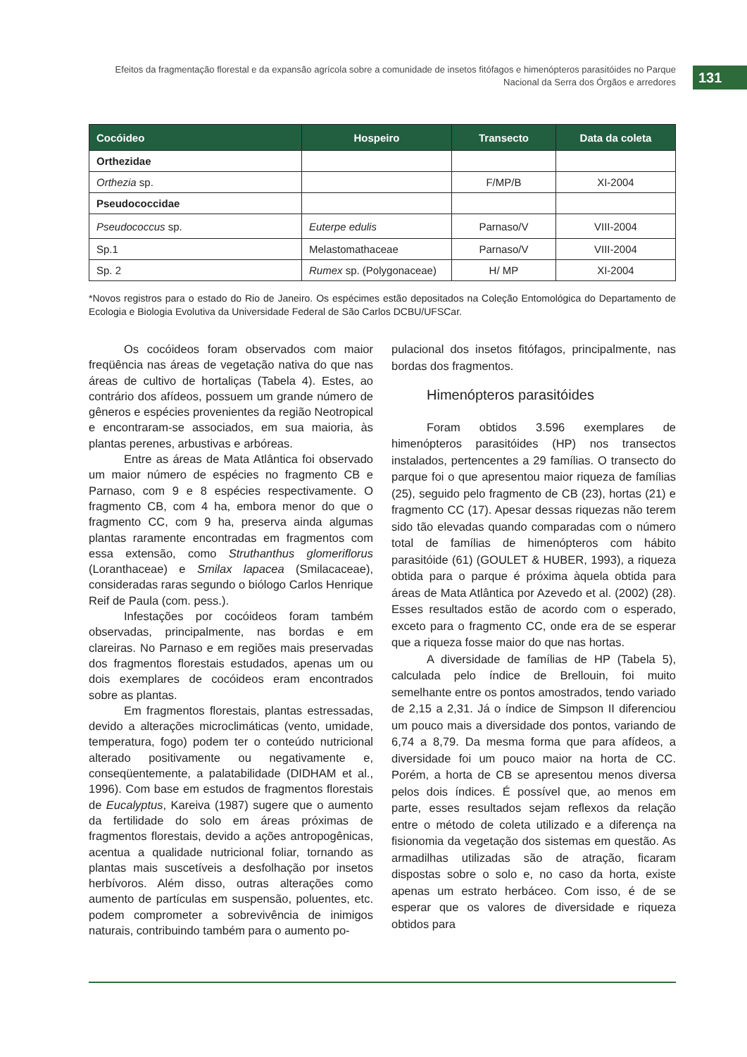Efeitos da fragmentação florestal e da expansão agrícola sobre a comunidade de insetos fitófagos e himenópteros parasitóides no Parque Nacional da Serra dos Órgãos e arredores
131
| Cocóideo | Hospeiro | Transecto | Data da coleta |
| --- | --- | --- | --- |
| Orthezidae | | | |
| Orthezia sp. | | F/MP/B | XI-2004 |
| Pseudococcidae | | | |
| Pseudococcus sp. | Euterpe edulis | Parnaso/V | VIII-2004 |
| Sp.1 | Melastomathaceae | Parnaso/V | VIII-2004 |
| Sp. 2 | Rumex sp. (Polygonaceae) | H/ MP | XI-2004 |
*Novos registros para o estado do Rio de Janeiro. Os espécimes estão depositados na Coleção Entomológica do Departamento de Ecologia e Biologia Evolutiva da Universidade Federal de São Carlos DCBU/UFSCar.
Os cocóideos foram observados com maior freqüência nas áreas de vegetação nativa do que nas áreas de cultivo de hortaliças (Tabela 4). Estes, ao contrário dos afídeos, possuem um grande número de gêneros e espécies provenientes da região Neotropical e encontraram-se associados, em sua maioria, às plantas perenes, arbustivas e arbóreas.
Entre as áreas de Mata Atlântica foi observado um maior número de espécies no fragmento CB e Parnaso, com 9 e 8 espécies respectivamente. O fragmento CB, com 4 ha, embora menor do que o fragmento CC, com 9 ha, preserva ainda algumas plantas raramente encontradas em fragmentos com essa extensão, como Struthanthus glomeriflorus (Loranthaceae) e Smilax lapacea (Smilacaceae), consideradas raras segundo o biólogo Carlos Henrique Reif de Paula (com. pess.).
Infestações por cocóideos foram também observadas, principalmente, nas bordas e em clareiras. No Parnaso e em regiões mais preservadas dos fragmentos florestais estudados, apenas um ou dois exemplares de cocóideos eram encontrados sobre as plantas.
Em fragmentos florestais, plantas estressadas, devido a alterações microclimáticas (vento, umidade, temperatura, fogo) podem ter o conteúdo nutricional alterado positivamente ou negativamente e, conseqüentemente, a palatabilidade (DIDHAM et al., 1996). Com base em estudos de fragmentos florestais de Eucalyptus, Kareiva (1987) sugere que o aumento da fertilidade do solo em áreas próximas de fragmentos florestais, devido a ações antropogênicas, acentua a qualidade nutricional foliar, tornando as plantas mais suscetíveis a desfolhação por insetos herbívoros. Além disso, outras alterações como aumento de partículas em suspensão, poluentes, etc. podem comprometer a sobrevivência de inimigos naturais, contribuindo também para o aumento po-
pulacional dos insetos fitófagos, principalmente, nas bordas dos fragmentos.
Himenópteros parasitóides
Foram obtidos 3.596 exemplares de himenópteros parasitóides (HP) nos transectos instalados, pertencentes a 29 famílias. O transecto do parque foi o que apresentou maior riqueza de famílias (25), seguido pelo fragmento de CB (23), hortas (21) e fragmento CC (17). Apesar dessas riquezas não terem sido tão elevadas quando comparadas com o número total de famílias de himenópteros com hábito parasitóide (61) (GOULET & HUBER, 1993), a riqueza obtida para o parque é próxima àquela obtida para áreas de Mata Atlântica por Azevedo et al. (2002) (28). Esses resultados estão de acordo com o esperado, exceto para o fragmento CC, onde era de se esperar que a riqueza fosse maior do que nas hortas.
A diversidade de famílias de HP (Tabela 5), calculada pelo índice de Brellouin, foi muito semelhante entre os pontos amostrados, tendo variado de 2,15 a 2,31. Já o índice de Simpson II diferenciou um pouco mais a diversidade dos pontos, variando de 6,74 a 8,79. Da mesma forma que para afídeos, a diversidade foi um pouco maior na horta de CC. Porém, a horta de CB se apresentou menos diversa pelos dois índices. É possível que, ao menos em parte, esses resultados sejam reflexos da relação entre o método de coleta utilizado e a diferença na fisionomia da vegetação dos sistemas em questão. As armadilhas utilizadas são de atração, ficaram dispostas sobre o solo e, no caso da horta, existe apenas um estrato herbáceo. Com isso, é de se esperar que os valores de diversidade e riqueza obtidos para